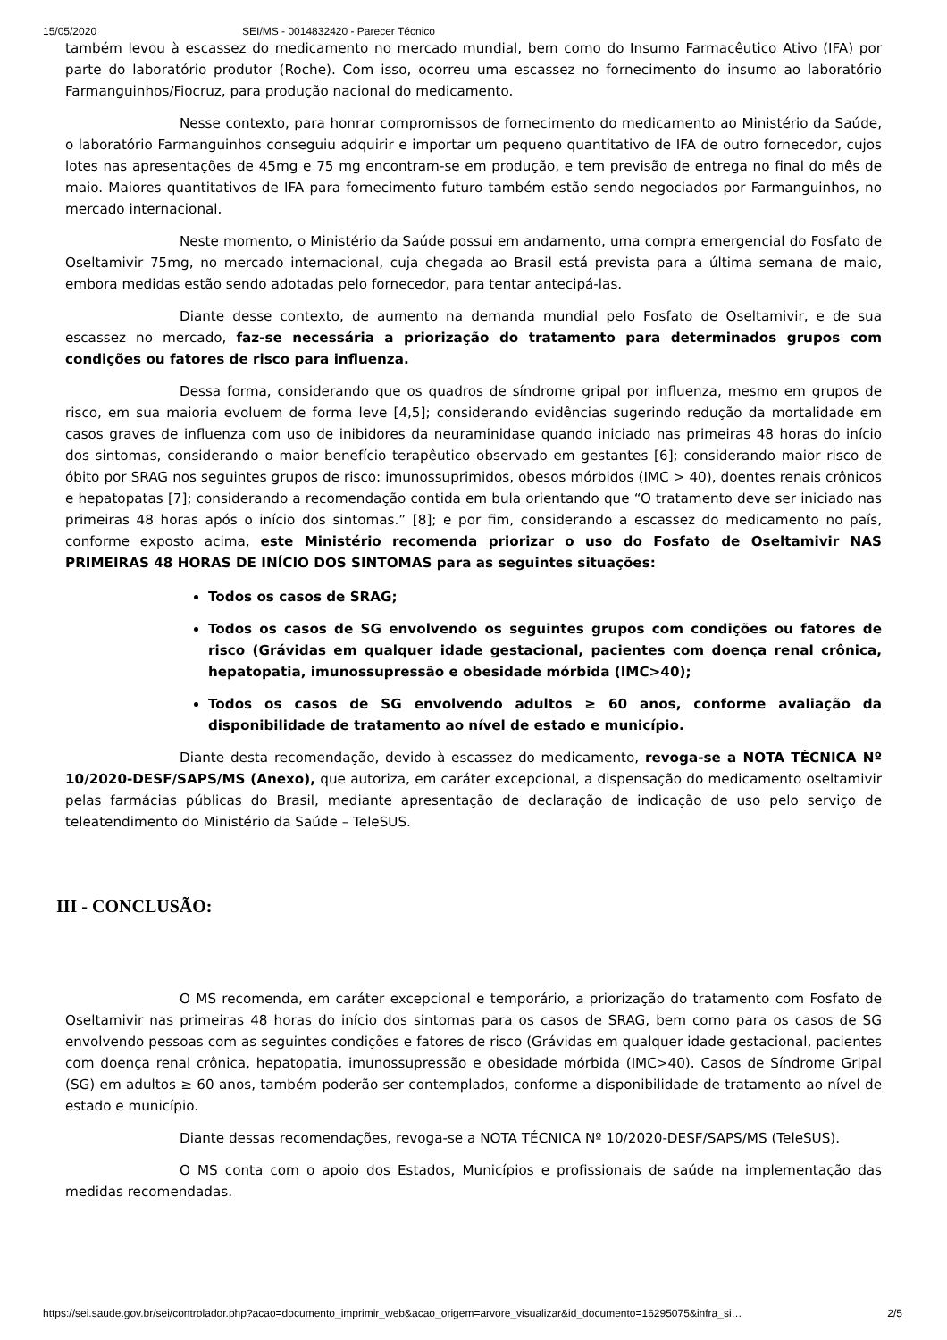15/05/2020 SEI/MS - 0014832420 - Parecer Técnico
também levou à escassez do medicamento no mercado mundial, bem como do Insumo Farmacêutico Ativo (IFA) por parte do laboratório produtor (Roche). Com isso, ocorreu uma escassez no fornecimento do insumo ao laboratório Farmanguinhos/Fiocruz, para produção nacional do medicamento.
Nesse contexto, para honrar compromissos de fornecimento do medicamento ao Ministério da Saúde, o laboratório Farmanguinhos conseguiu adquirir e importar um pequeno quantitativo de IFA de outro fornecedor, cujos lotes nas apresentações de 45mg e 75 mg encontram-se em produção, e tem previsão de entrega no final do mês de maio. Maiores quantitativos de IFA para fornecimento futuro também estão sendo negociados por Farmanguinhos, no mercado internacional.
Neste momento, o Ministério da Saúde possui em andamento, uma compra emergencial do Fosfato de Oseltamivir 75mg, no mercado internacional, cuja chegada ao Brasil está prevista para a última semana de maio, embora medidas estão sendo adotadas pelo fornecedor, para tentar antecipá-las.
Diante desse contexto, de aumento na demanda mundial pelo Fosfato de Oseltamivir, e de sua escassez no mercado, faz-se necessária a priorização do tratamento para determinados grupos com condições ou fatores de risco para influenza.
Dessa forma, considerando que os quadros de síndrome gripal por influenza, mesmo em grupos de risco, em sua maioria evoluem de forma leve [4,5]; considerando evidências sugerindo redução da mortalidade em casos graves de influenza com uso de inibidores da neuraminidase quando iniciado nas primeiras 48 horas do início dos sintomas, considerando o maior benefício terapêutico observado em gestantes [6]; considerando maior risco de óbito por SRAG nos seguintes grupos de risco: imunossuprimidos, obesos mórbidos (IMC > 40), doentes renais crônicos e hepatopatas [7]; considerando a recomendação contida em bula orientando que “O tratamento deve ser iniciado nas primeiras 48 horas após o início dos sintomas.” [8]; e por fim, considerando a escassez do medicamento no país, conforme exposto acima, este Ministério recomenda priorizar o uso do Fosfato de Oseltamivir NAS PRIMEIRAS 48 HORAS DE INÍCIO DOS SINTOMAS para as seguintes situações:
Todos os casos de SRAG;
Todos os casos de SG envolvendo os seguintes grupos com condições ou fatores de risco (Grávidas em qualquer idade gestacional, pacientes com doença renal crônica, hepatopatia, imunossupressão e obesidade mórbida (IMC>40);
Todos os casos de SG envolvendo adultos ≥ 60 anos, conforme avaliação da disponibilidade de tratamento ao nível de estado e município.
Diante desta recomendação, devido à escassez do medicamento, revoga-se a NOTA TÉCNICA Nº 10/2020-DESF/SAPS/MS (Anexo), que autoriza, em caráter excepcional, a dispensação do medicamento oseltamivir pelas farmácias públicas do Brasil, mediante apresentação de declaração de indicação de uso pelo serviço de teleatendimento do Ministério da Saúde – TeleSUS.
III - CONCLUSÃO:
O MS recomenda, em caráter excepcional e temporário, a priorização do tratamento com Fosfato de Oseltamivir nas primeiras 48 horas do início dos sintomas para os casos de SRAG, bem como para os casos de SG envolvendo pessoas com as seguintes condições e fatores de risco (Grávidas em qualquer idade gestacional, pacientes com doença renal crônica, hepatopatia, imunossupressão e obesidade mórbida (IMC>40). Casos de Síndrome Gripal (SG) em adultos ≥ 60 anos, também poderão ser contemplados, conforme a disponibilidade de tratamento ao nível de estado e município.
Diante dessas recomendações, revoga-se a NOTA TÉCNICA Nº 10/2020-DESF/SAPS/MS (TeleSUS).
O MS conta com o apoio dos Estados, Municípios e profissionais de saúde na implementação das medidas recomendadas.
https://sei.saude.gov.br/sei/controlador.php?acao=documento_imprimir_web&acao_origem=arvore_visualizar&id_documento=16295075&infra_si… 2/5